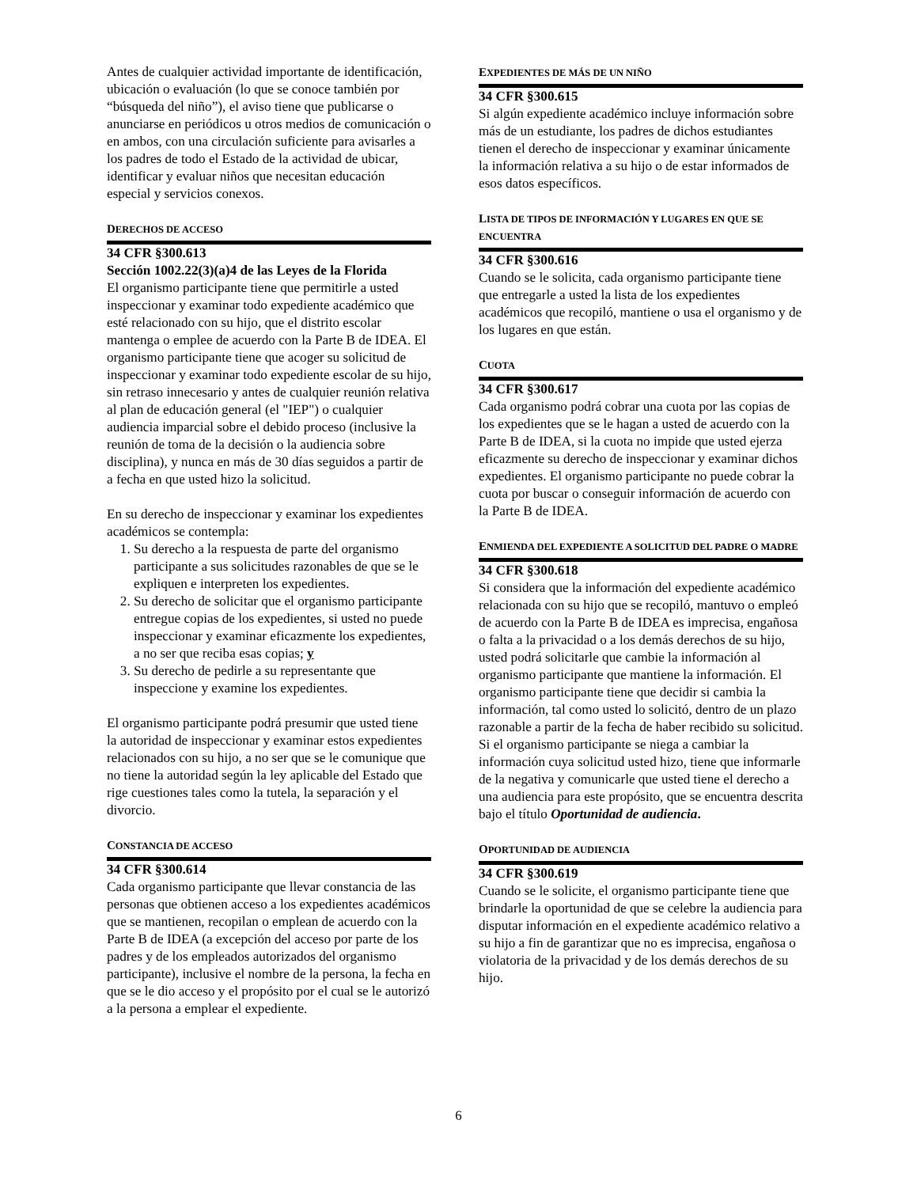Antes de cualquier actividad importante de identificación, ubicación o evaluación (lo que se conoce también por “búsqueda del niño”), el aviso tiene que publicarse o anunciarse en periódicos u otros medios de comunicación o en ambos, con una circulación suficiente para avisarles a los padres de todo el Estado de la actividad de ubicar, identificar y evaluar niños que necesitan educación especial y servicios conexos.
DERECHOS DE ACCESO
34 CFR §300.613
Sección 1002.22(3)(a)4 de las Leyes de la Florida
El organismo participante tiene que permitirle a usted inspeccionar y examinar todo expediente académico que esté relacionado con su hijo, que el distrito escolar mantenga o emplee de acuerdo con la Parte B de IDEA. El organismo participante tiene que acoger su solicitud de inspeccionar y examinar todo expediente escolar de su hijo, sin retraso innecesario y antes de cualquier reunión relativa al plan de educación general (el "IEP") o cualquier audiencia imparcial sobre el debido proceso (inclusive la reunión de toma de la decisión o la audiencia sobre disciplina), y nunca en más de 30 días seguidos a partir de a fecha en que usted hizo la solicitud.
En su derecho de inspeccionar y examinar los expedientes académicos se contempla:
1. Su derecho a la respuesta de parte del organismo participante a sus solicitudes razonables de que se le expliquen e interpreten los expedientes.
2. Su derecho de solicitar que el organismo participante entregue copias de los expedientes, si usted no puede inspeccionar y examinar eficazmente los expedientes, a no ser que reciba esas copias; y
3. Su derecho de pedirle a su representante que inspeccione y examine los expedientes.
El organismo participante podrá presumir que usted tiene la autoridad de inspeccionar y examinar estos expedientes relacionados con su hijo, a no ser que se le comunique que no tiene la autoridad según la ley aplicable del Estado que rige cuestiones tales como la tutela, la separación y el divorcio.
CONSTANCIA DE ACCESO
34 CFR §300.614
Cada organismo participante que llevar constancia de las personas que obtienen acceso a los expedientes académicos que se mantienen, recopilan o emplean de acuerdo con la Parte B de IDEA (a excepción del acceso por parte de los padres y de los empleados autorizados del organismo participante), inclusive el nombre de la persona, la fecha en que se le dio acceso y el propósito por el cual se le autorizó a la persona a emplear el expediente.
EXPEDIENTES DE MÁS DE UN NIÑO
34 CFR §300.615
Si algún expediente académico incluye información sobre más de un estudiante, los padres de dichos estudiantes tienen el derecho de inspeccionar y examinar únicamente la información relativa a su hijo o de estar informados de esos datos específicos.
LISTA DE TIPOS DE INFORMACIÓN Y LUGARES EN QUE SE ENCUENTRA
34 CFR §300.616
Cuando se le solicita, cada organismo participante tiene que entregarle a usted la lista de los expedientes académicos que recopiló, mantiene o usa el organismo y de los lugares en que están.
CUOTA
34 CFR §300.617
Cada organismo podrá cobrar una cuota por las copias de los expedientes que se le hagan a usted de acuerdo con la Parte B de IDEA, si la cuota no impide que usted ejerza eficazmente su derecho de inspeccionar y examinar dichos expedientes. El organismo participante no puede cobrar la cuota por buscar o conseguir información de acuerdo con la Parte B de IDEA.
ENMIENDA DEL EXPEDIENTE A SOLICITUD DEL PADRE O MADRE
34 CFR §300.618
Si considera que la información del expediente académico relacionada con su hijo que se recopiló, mantuvo o empleó de acuerdo con la Parte B de IDEA es imprecisa, engañosa o falta a la privacidad o a los demás derechos de su hijo, usted podrá solicitarle que cambie la información al organismo participante que mantiene la información. El organismo participante tiene que decidir si cambia la información, tal como usted lo solicitó, dentro de un plazo razonable a partir de la fecha de haber recibido su solicitud. Si el organismo participante se niega a cambiar la información cuya solicitud usted hizo, tiene que informarle de la negativa y comunicarle que usted tiene el derecho a una audiencia para este propósito, que se encuentra descrita bajo el título Oportunidad de audiencia.
OPORTUNIDAD DE AUDIENCIA
34 CFR §300.619
Cuando se le solicite, el organismo participante tiene que brindarle la oportunidad de que se celebre la audiencia para disputar información en el expediente académico relativo a su hijo a fin de garantizar que no es imprecisa, engañosa o violatoria de la privacidad y de los demás derechos de su hijo.
6